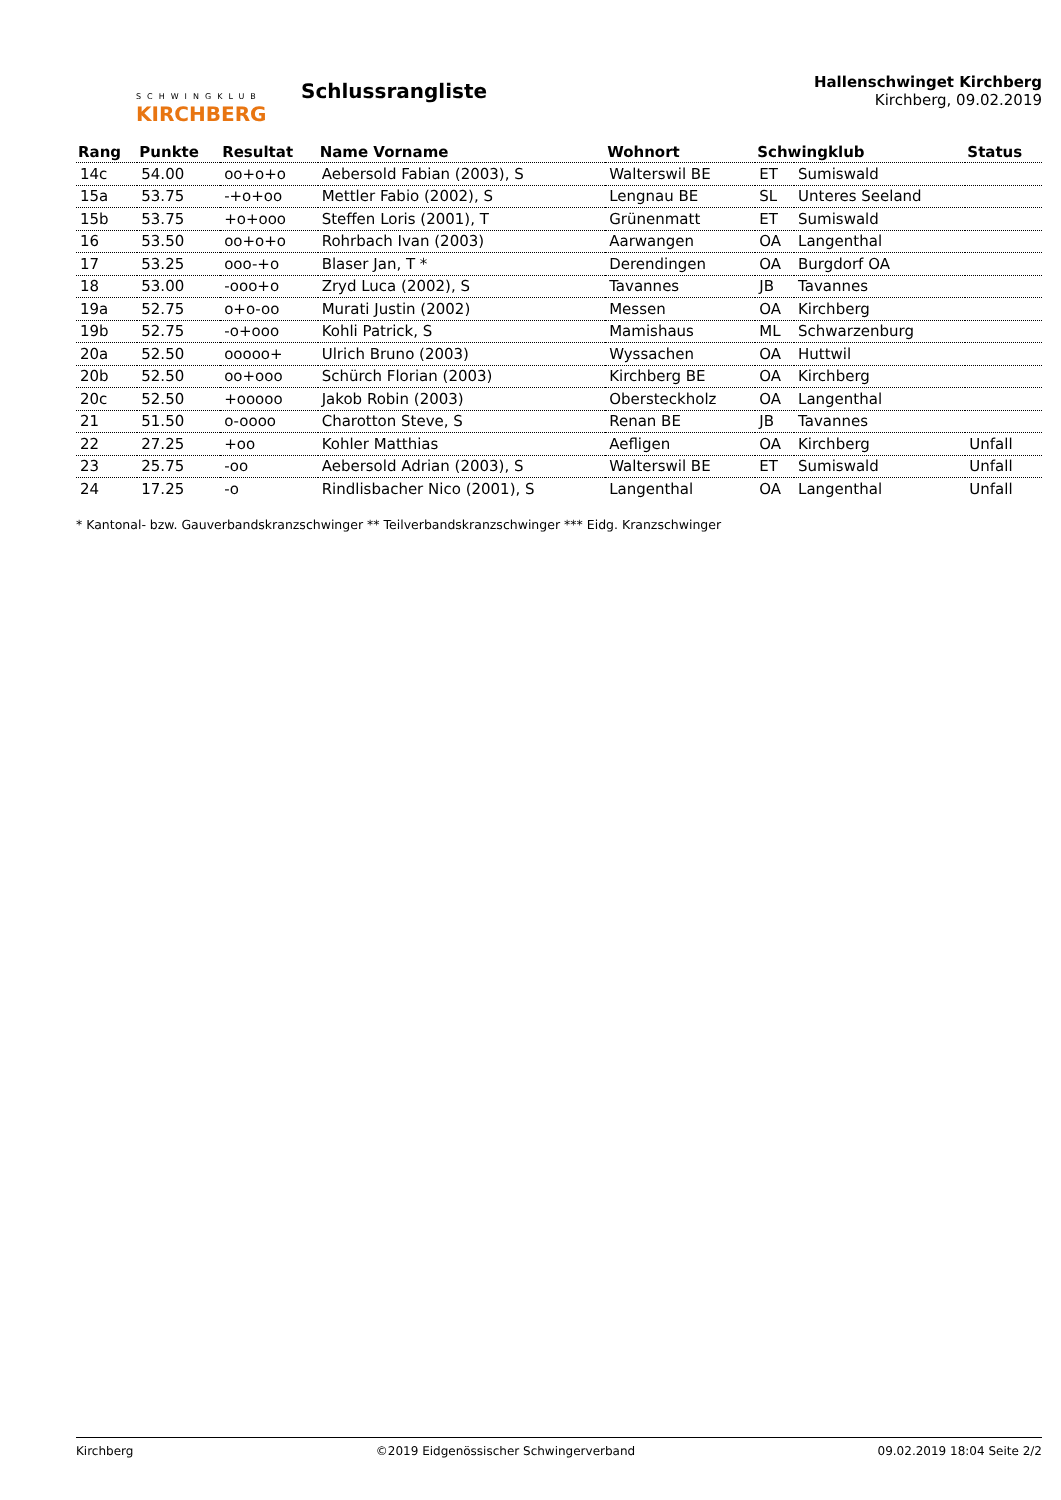SCHWINGKLUB
KIRCHBERG
Schlussrangliste
Hallenschwinget Kirchberg
Kirchberg, 09.02.2019
| Rang | Punkte | Resultat | Name Vorname | Wohnort | Schwingklub | | Status |
| --- | --- | --- | --- | --- | --- | --- | --- |
| 14c | 54.00 | oo+o+o | Aebersold Fabian (2003), S | Walterswil BE | ET | Sumiswald | |
| 15a | 53.75 | -+o+oo | Mettler Fabio (2002), S | Lengnau BE | SL | Unteres Seeland | |
| 15b | 53.75 | +o+ooo | Steffen Loris (2001), T | Grünenmatt | ET | Sumiswald | |
| 16 | 53.50 | oo+o+o | Rohrbach Ivan (2003) | Aarwangen | OA | Langenthal | |
| 17 | 53.25 | ooo-+o | Blaser Jan, T * | Derendingen | OA | Burgdorf OA | |
| 18 | 53.00 | -ooo+o | Zryd Luca (2002), S | Tavannes | JB | Tavannes | |
| 19a | 52.75 | o+o-oo | Murati Justin (2002) | Messen | OA | Kirchberg | |
| 19b | 52.75 | -o+ooo | Kohli Patrick, S | Mamishaus | ML | Schwarzenburg | |
| 20a | 52.50 | ooooo+ | Ulrich Bruno (2003) | Wyssachen | OA | Huttwil | |
| 20b | 52.50 | oo+ooo | Schürch Florian (2003) | Kirchberg BE | OA | Kirchberg | |
| 20c | 52.50 | +ooooo | Jakob Robin (2003) | Obersteckholz | OA | Langenthal | |
| 21 | 51.50 | o-oooo | Charotton Steve, S | Renan BE | JB | Tavannes | |
| 22 | 27.25 | +oo | Kohler Matthias | Aefligen | OA | Kirchberg | Unfall |
| 23 | 25.75 | -oo | Aebersold Adrian (2003), S | Walterswil BE | ET | Sumiswald | Unfall |
| 24 | 17.25 | -o | Rindlisbacher Nico (2001), S | Langenthal | OA | Langenthal | Unfall |
* Kantonal- bzw. Gauverbandskranzschwinger ** Teilverbandskranzschwinger *** Eidg. Kranzschwinger
Kirchberg ©2019 Eidgenössischer Schwingerverband 09.02.2019 18:04 Seite 2/2